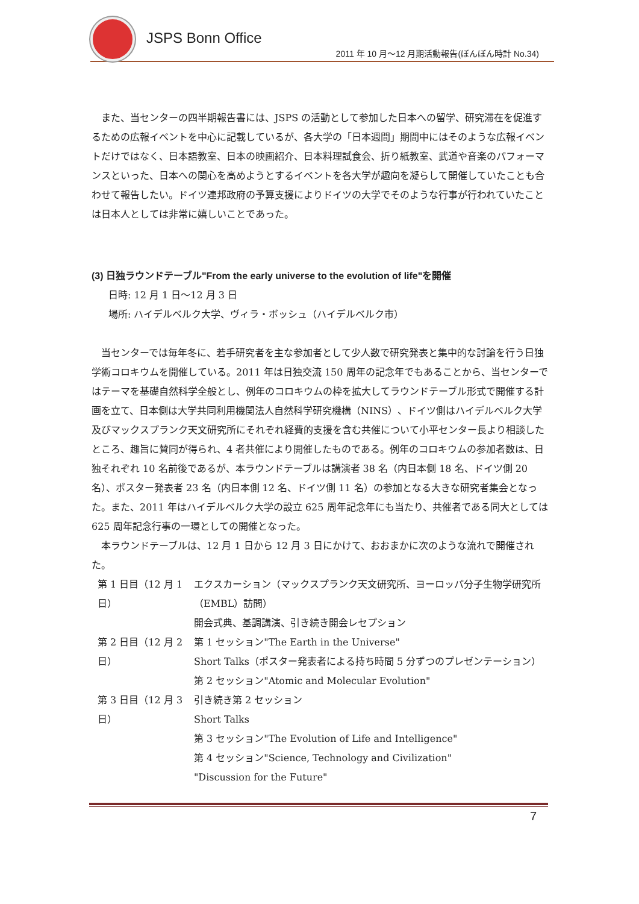JSPS Bonn Office
2011 年 10 月～12 月期活動報告(ぼんぼん時計 No.34)
　また、当センターの四半期報告書には、JSPS の活動として参加した日本への留学、研究滞在を促進するための広報イベントを中心に記載しているが、各大学の「日本週間」期間中にはそのような広報イベントだけではなく、日本語教室、日本の映画紹介、日本料理試食会、折り紙教室、武道や音楽のパフォーマンスといった、日本への関心を高めようとするイベントを各大学が趣向を凝らして開催していたことも合わせて報告したい。ドイツ連邦政府の予算支援によりドイツの大学でそのような行事が行われていたことは日本人としては非常に嬉しいことであった。
(3) 日独ラウンドテーブル"From the early universe to the evolution of life"を開催
日時: 12 月 1 日～12 月 3 日
場所: ハイデルベルク大学、ヴィラ・ボッシュ（ハイデルベルク市）
　当センターでは毎年冬に、若手研究者を主な参加者として少人数で研究発表と集中的な討論を行う日独学術コロキウムを開催している。2011 年は日独交流 150 周年の記念年でもあることから、当センターではテーマを基礎自然科学全般とし、例年のコロキウムの枠を拡大してラウンドテーブル形式で開催する計画を立て、日本側は大学共同利用機関法人自然科学研究機構（NINS）、ドイツ側はハイデルベルク大学及びマックスプランク天文研究所にそれぞれ経費的支援を含む共催について小平センター長より相談したところ、趣旨に賛同が得られ、4 者共催により開催したものである。例年のコロキウムの参加者数は、日独それぞれ 10 名前後であるが、本ラウンドテーブルは講演者 38 名（内日本側 18 名、ドイツ側 20 名）、ポスター発表者 23 名（内日本側 12 名、ドイツ側 11 名）の参加となる大きな研究者集会となった。また、2011 年はハイデルベルク大学の設立 625 周年記念年にも当たり、共催者である同大としては 625 周年記念行事の一環としての開催となった。
　本ラウンドテーブルは、12 月 1 日から 12 月 3 日にかけて、おおまかに次のような流れで開催された。
| 第 1 日目（12 月 1 日） | エクスカーション（マックスプランク天文研究所、ヨーロッパ分子生物学研究所（EMBL）訪問） 開会式典、基調講演、引き続き開会レセプション |
| 第 2 日目（12 月 2 日） | 第 1 セッション"The Earth in the Universe" Short Talks（ポスター発表者による持ち時間 5 分ずつのプレゼンテーション） 第 2 セッション"Atomic and Molecular Evolution" |
| 第 3 日目（12 月 3 日） | 引き続き第 2 セッション Short Talks 第 3 セッション"The Evolution of Life and Intelligence" 第 4 セッション"Science, Technology and Civilization" "Discussion for the Future" |
7